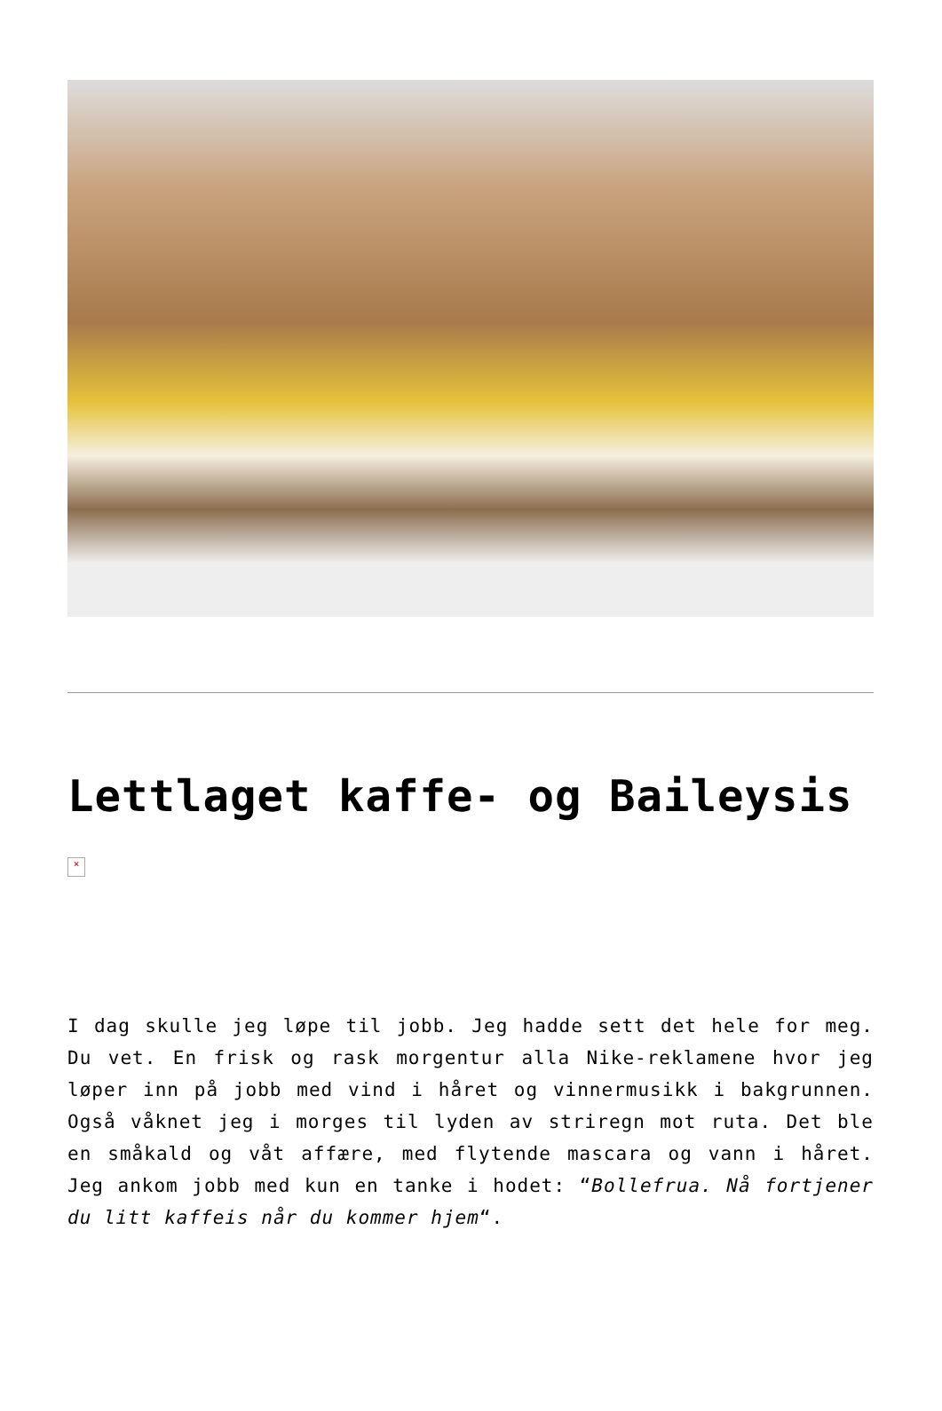Lettlaget kaffe- og Baileysis
×
I dag skulle jeg løpe til jobb. Jeg hadde sett det hele for meg. Du vet. En frisk og rask morgentur alla Nike-reklamene hvor jeg løper inn på jobb med vind i håret og vinnermusikk i bakgrunnen. Også våknet jeg i morges til lyden av striregn mot ruta. Det ble en småkald og våt affære, med flytende mascara og vann i håret. Jeg ankom jobb med kun en tanke i hodet: “Bollefrua. Nå fortjener du litt kaffeis når du kommer hjem“.